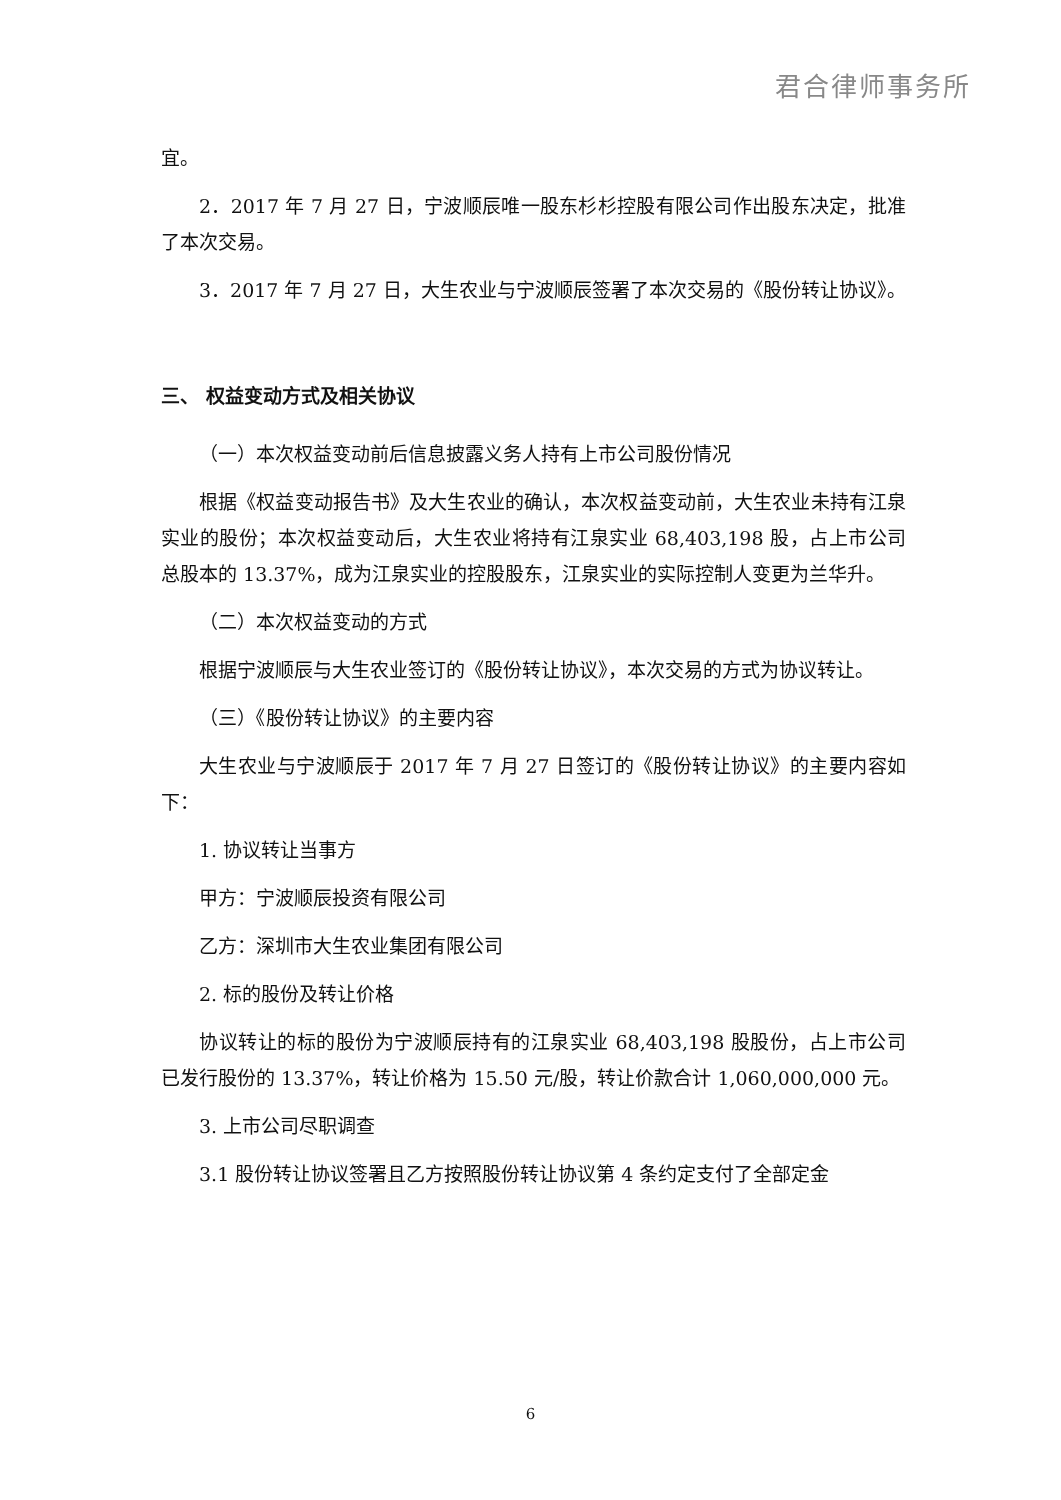君合律师事务所
宜。
2．2017 年 7 月 27 日，宁波顺辰唯一股东杉杉控股有限公司作出股东决定，批准了本次交易。
3．2017 年 7 月 27 日，大生农业与宁波顺辰签署了本次交易的《股份转让协议》。
三、 权益变动方式及相关协议
（一）本次权益变动前后信息披露义务人持有上市公司股份情况
根据《权益变动报告书》及大生农业的确认，本次权益变动前，大生农业未持有江泉实业的股份；本次权益变动后，大生农业将持有江泉实业 68,403,198 股，占上市公司总股本的 13.37%，成为江泉实业的控股股东，江泉实业的实际控制人变更为兰华升。
（二）本次权益变动的方式
根据宁波顺辰与大生农业签订的《股份转让协议》，本次交易的方式为协议转让。
（三）《股份转让协议》的主要内容
大生农业与宁波顺辰于 2017 年 7 月 27 日签订的《股份转让协议》的主要内容如下：
1. 协议转让当事方
甲方：宁波顺辰投资有限公司
乙方：深圳市大生农业集团有限公司
2. 标的股份及转让价格
协议转让的标的股份为宁波顺辰持有的江泉实业 68,403,198 股股份，占上市公司已发行股份的 13.37%，转让价格为 15.50 元/股，转让价款合计 1,060,000,000 元。
3. 上市公司尽职调查
3.1 股份转让协议签署且乙方按照股份转让协议第 4 条约定支付了全部定金
6